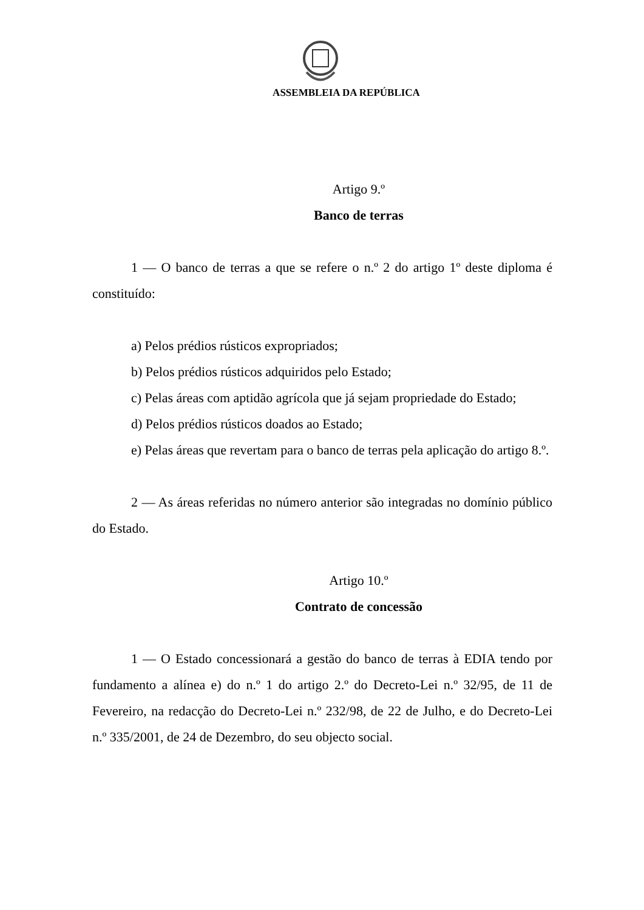ASSEMBLEIA DA REPÚBLICA
Artigo 9.º
Banco de terras
1 — O banco de terras a que se refere o n.º 2 do artigo 1º deste diploma é constituído:
a) Pelos prédios rústicos expropriados;
b) Pelos prédios rústicos adquiridos pelo Estado;
c) Pelas áreas com aptidão agrícola que já sejam propriedade do Estado;
d) Pelos prédios rústicos doados ao Estado;
e) Pelas áreas que revertam para o banco de terras pela aplicação do artigo 8.º.
2 — As áreas referidas no número anterior são integradas no domínio público do Estado.
Artigo 10.º
Contrato de concessão
1 — O Estado concessionará a gestão do banco de terras à EDIA tendo por fundamento a alínea e) do n.º 1 do artigo 2.º do Decreto-Lei n.º 32/95, de 11 de Fevereiro, na redacção do Decreto-Lei n.º 232/98, de 22 de Julho, e do Decreto-Lei n.º 335/2001, de 24 de Dezembro, do seu objecto social.